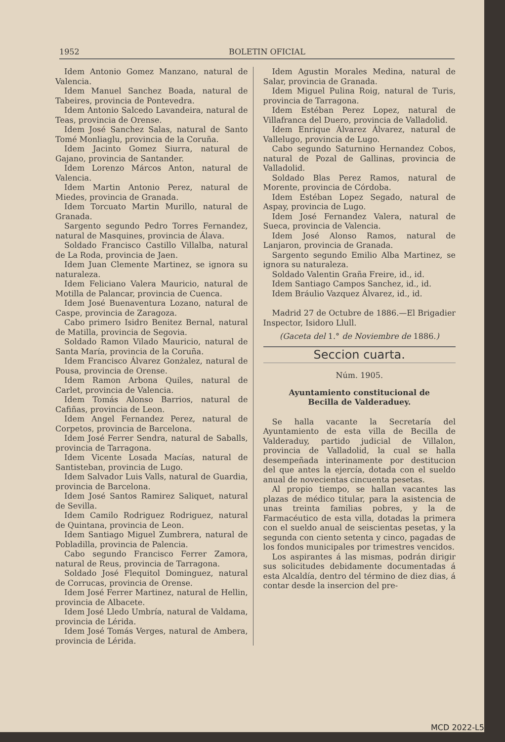1952 BOLETIN OFICIAL
Idem Antonio Gomez Manzano, natural de Valencia.
Idem Manuel Sanchez Boada, natural de Tabeires, provincia de Pontevedra.
Idem Antonio Salcedo Lavandeira, natural de Teas, provincia de Orense.
Idem José Sanchez Salas, natural de Santo Tomé Monliaglu, provincia de la Coruña.
Idem Jacinto Gomez Siurra, natural de Gajano, provincia de Santander.
Idem Lorenzo Márcos Anton, natural de Valencia.
Idem Martin Antonio Perez, natural de Miedes, provincia de Granada.
Idem Torcuato Martin Murillo, natural de Granada.
Sargento segundo Pedro Torres Fernandez, natural de Masquines, provincia de Álava.
Soldado Francisco Castillo Villalba, natural de La Roda, provincia de Jaen.
Idem Juan Clemente Martinez, se ignora su naturaleza.
Idem Feliciano Valera Mauricio, natural de Motilla de Palancar, provincia de Cuenca.
Idem José Buenaventura Lozano, natural de Caspe, provincia de Zaragoza.
Cabo primero Isidro Benitez Bernal, natural de Matilla, provincia de Segovia.
Soldado Ramon Vilado Mauricio, natural de Santa María, provincia de la Coruña.
Idem Francisco Álvarez Gonżalez, natural de Pousa, provincia de Orense.
Idem Ramon Arbona Quiles, natural de Carlet, provincia de Valencia.
Idem Tomás Alonso Barrios, natural de Cafiñas, provincia de Leon.
Idem Angel Fernandez Perez, natural de Corpetos, provincia de Barcelona.
Idem José Ferrer Sendra, natural de Saballs, provincia de Tarragona.
Idem Vicente Losada Macías, natural de Santisteban, provincia de Lugo.
Idem Salvador Luis Valls, natural de Guardia, provincia de Barcelona.
Idem José Santos Ramirez Saliquet, natural de Sevilla.
Idem Camilo Rodriguez Rodriguez, natural de Quintana, provincia de Leon.
Idem Santiago Miguel Zumbrera, natural de Pobladilla, provincia de Palencia.
Cabo segundo Francisco Ferrer Zamora, natural de Reus, provincia de Tarragona.
Soldado José Flequitol Dominguez, natural de Corrucas, provincia de Orense.
Idem José Ferrer Martinez, natural de Hellin, provincia de Albacete.
Idem José Lledo Umbría, natural de Valdama, provincia de Lérida.
Idem José Tomás Verges, natural de Ambera, provincia de Lérida.
Idem Agustin Morales Medina, natural de Salar, provincia de Granada.
Idem Miguel Pulina Roig, natural de Turis, provincia de Tarragona.
Idem Estéban Perez Lopez, natural de Villafranca del Duero, provincia de Valladolid.
Idem Enrique Álvarez Álvarez, natural de Vallelugo, provincia de Lugo.
Cabo segundo Saturnino Hernandez Cobos, natural de Pozal de Gallinas, provincia de Valladolid.
Soldado Blas Perez Ramos, natural de Morente, provincia de Córdoba.
Idem Estéban Lopez Segado, natural de Aspay, provincia de Lugo.
Idem José Fernandez Valera, natural de Sueca, provincia de Valencia.
Idem José Alonso Ramos, natural de Lanjaron, provincia de Granada.
Sargento segundo Emilio Alba Martinez, se ignora su naturaleza.
Soldado Valentin Graña Freire, id., id.
Idem Santiago Campos Sanchez, id., id.
Idem Bráulio Vazquez Álvarez, id., id.
Madrid 27 de Octubre de 1886.—El Brigadier Inspector, Isidoro Llull.
(Gaceta del 1.° de Noviembre de 1886.)
Seccion cuarta.
Núm. 1905.
Ayuntamiento constitucional de
Becilla de Valderaduey.
Se halla vacante la Secretaría del Ayuntamiento de esta villa de Becilla de Valderaduy, partido judicial de Villalon, provincia de Valladolid, la cual se halla desempeñada interinamente por destitucion del que antes la ejercía, dotada con el sueldo anual de novecientas cincuenta pesetas.
Al propio tiempo, se hallan vacantes las plazas de médico titular, para la asistencia de unas treinta familias pobres, y la de Farmacéutico de esta villa, dotadas la primera con el sueldo anual de seiscientas pesetas, y la segunda con ciento setenta y cinco, pagadas de los fondos municipales por trimestres vencidos.
Los aspirantes á las mismas, podrán dirigir sus solicitudes debidamente documentadas á esta Alcaldía, dentro del término de diez dias, á contar desde la insercion del pre-
MCD 2022-L5